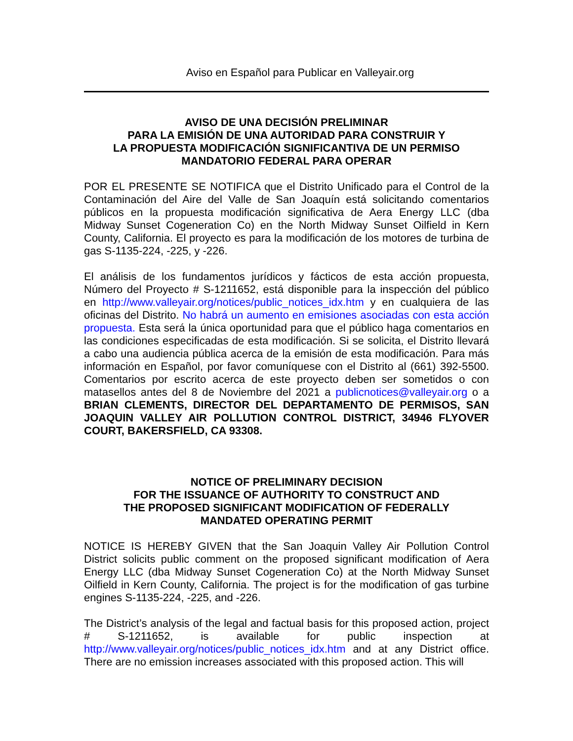Aviso en Español para Publicar en Valleyair.org
AVISO DE UNA DECISIÓN PRELIMINAR
PARA LA EMISIÓN DE UNA AUTORIDAD PARA CONSTRUIR Y
LA PROPUESTA MODIFICACIÓN SIGNIFICANTIVA DE UN PERMISO
MANDATORIO FEDERAL PARA OPERAR
POR EL PRESENTE SE NOTIFICA que el Distrito Unificado para el Control de la Contaminación del Aire del Valle de San Joaquín está solicitando comentarios públicos en la propuesta modificación significativa de Aera Energy LLC (dba Midway Sunset Cogeneration Co) en the North Midway Sunset Oilfield in Kern County, California. El proyecto es para la modificación de los motores de turbina de gas S-1135-224, -225, y -226.
El análisis de los fundamentos jurídicos y fácticos de esta acción propuesta, Número del Proyecto # S-1211652, está disponible para la inspección del público en http://www.valleyair.org/notices/public_notices_idx.htm y en cualquiera de las oficinas del Distrito. No habrá un aumento en emisiones asociadas con esta acción propuesta. Esta será la única oportunidad para que el público haga comentarios en las condiciones especificadas de esta modificación. Si se solicita, el Distrito llevará a cabo una audiencia pública acerca de la emisión de esta modificación. Para más información en Español, por favor comuníquese con el Distrito al (661) 392-5500. Comentarios por escrito acerca de este proyecto deben ser sometidos o con matasellos antes del 8 de Noviembre del 2021 a publicnotices@valleyair.org o a BRIAN CLEMENTS, DIRECTOR DEL DEPARTAMENTO DE PERMISOS, SAN JOAQUIN VALLEY AIR POLLUTION CONTROL DISTRICT, 34946 FLYOVER COURT, BAKERSFIELD, CA 93308.
NOTICE OF PRELIMINARY DECISION
FOR THE ISSUANCE OF AUTHORITY TO CONSTRUCT AND
THE PROPOSED SIGNIFICANT MODIFICATION OF FEDERALLY
MANDATED OPERATING PERMIT
NOTICE IS HEREBY GIVEN that the San Joaquin Valley Air Pollution Control District solicits public comment on the proposed significant modification of Aera Energy LLC (dba Midway Sunset Cogeneration Co) at the North Midway Sunset Oilfield in Kern County, California. The project is for the modification of gas turbine engines S-1135-224, -225, and -226.
The District’s analysis of the legal and factual basis for this proposed action, project # S-1211652, is available for public inspection at http://www.valleyair.org/notices/public_notices_idx.htm and at any District office. There are no emission increases associated with this proposed action. This will